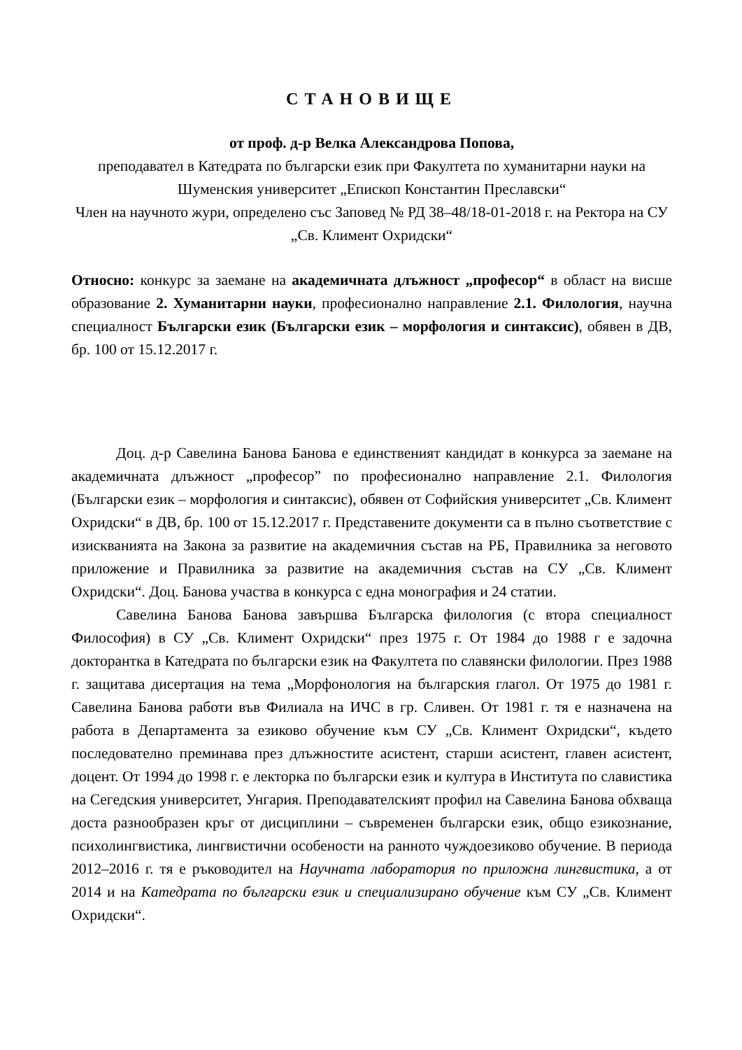СТАНОВИЩЕ
от проф. д-р Велка Александрова Попова,
преподавател в Катедрата по български език при Факултета по хуманитарни науки на Шуменския университет „Епископ Константин Преславски“
Член на научното жури, определено със Заповед № РД 38–48/18-01-2018 г. на Ректора на СУ „Св. Климент Охридски“
Относно: конкурс за заемане на академичната длъжност „професор“ в област на висше образование 2. Хуманитарни науки, професионално направление 2.1. Филология, научна специалност Български език (Български език – морфология и синтаксис), обявен в ДВ, бр. 100 от 15.12.2017 г.
Доц. д-р Савелина Банова Банова е единственият кандидат в конкурса за заемане на академичната длъжност „професор” по професионално направление 2.1. Филология (Български език – морфология и синтаксис), обявен от Софийския университет „Св. Климент Охридски“ в ДВ, бр. 100 от 15.12.2017 г. Представените документи са в пълно съответствие с изискванията на Закона за развитие на академичния състав на РБ, Правилника за неговото приложение и Правилника за развитие на академичния състав на СУ „Св. Климент Охридски“. Доц. Банова участва в конкурса с една монография и 24 статии.
Савелина Банова Банова завършва Българска филология (с втора специалност Философия) в СУ „Св. Климент Охридски“ през 1975 г. От 1984 до 1988 г е задочна докторантка в Катедрата по български език на Факултета по славянски филологии. През 1988 г. защитава дисертация на тема „Морфонология на българския глагол. От 1975 до 1981 г. Савелина Банова работи във Филиала на ИЧС в гр. Сливен. От 1981 г. тя е назначена на работа в Департамента за езиково обучение към СУ „Св. Климент Охридски“, където последователно преминава през длъжностите асистент, старши асистент, главен асистент, доцент. От 1994 до 1998 г. е лекторка по български език и култура в Института по славистика на Сегедския университет, Унгария. Преподавателският профил на Савелина Банова обхваща доста разнообразен кръг от дисциплини – съвременен български език, общо езикознание, психолингвистика, лингвистични особености на ранното чуждоезиково обучение. В периода 2012–2016 г. тя е ръководител на Научната лаборатория по приложна лингвистика, а от 2014 и на Катедрата по български език и специализирано обучение към СУ „Св. Климент Охридски“.